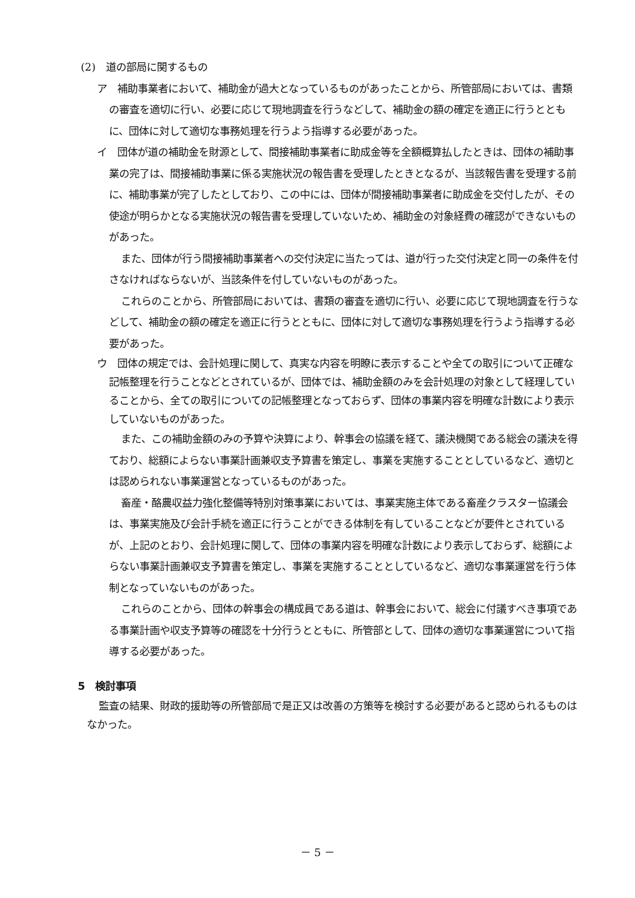(2)　道の部局に関するもの
ア　補助事業者において、補助金が過大となっているものがあったことから、所管部局においては、書類の審査を適切に行い、必要に応じて現地調査を行うなどして、補助金の額の確定を適正に行うとともに、団体に対して適切な事務処理を行うよう指導する必要があった。
イ　団体が道の補助金を財源として、間接補助事業者に助成金等を全額概算払したときは、団体の補助事業の完了は、間接補助事業に係る実施状況の報告書を受理したときとなるが、当該報告書を受理する前に、補助事業が完了したとしており、この中には、団体が間接補助事業者に助成金を交付したが、その使途が明らかとなる実施状況の報告書を受理していないため、補助金の対象経費の確認ができないものがあった。
また、団体が行う間接補助事業者への交付決定に当たっては、道が行った交付決定と同一の条件を付さなければならないが、当該条件を付していないものがあった。
これらのことから、所管部局においては、書類の審査を適切に行い、必要に応じて現地調査を行うなどして、補助金の額の確定を適正に行うとともに、団体に対して適切な事務処理を行うよう指導する必要があった。
ウ　団体の規定では、会計処理に関して、真実な内容を明瞭に表示することや全ての取引について正確な記帳整理を行うことなどとされているが、団体では、補助金額のみを会計処理の対象として経理していることから、全ての取引についての記帳整理となっておらず、団体の事業内容を明確な計数により表示していないものがあった。
また、この補助金額のみの予算や決算により、幹事会の協議を経て、議決機関である総会の議決を得ており、総額によらない事業計画兼収支予算書を策定し、事業を実施することとしているなど、適切とは認められない事業運営となっているものがあった。
畜産・酪農収益力強化整備等特別対策事業においては、事業実施主体である畜産クラスター協議会は、事業実施及び会計手続を適正に行うことができる体制を有していることなどが要件とされているが、上記のとおり、会計処理に関して、団体の事業内容を明確な計数により表示しておらず、総額によらない事業計画兼収支予算書を策定し、事業を実施することとしているなど、適切な事業運営を行う体制となっていないものがあった。
これらのことから、団体の幹事会の構成員である道は、幹事会において、総会に付議すべき事項である事業計画や収支予算等の確認を十分行うとともに、所管部として、団体の適切な事業運営について指導する必要があった。
5　検討事項
監査の結果、財政的援助等の所管部局で是正又は改善の方策等を検討する必要があると認められるものはなかった。
－ 5 －